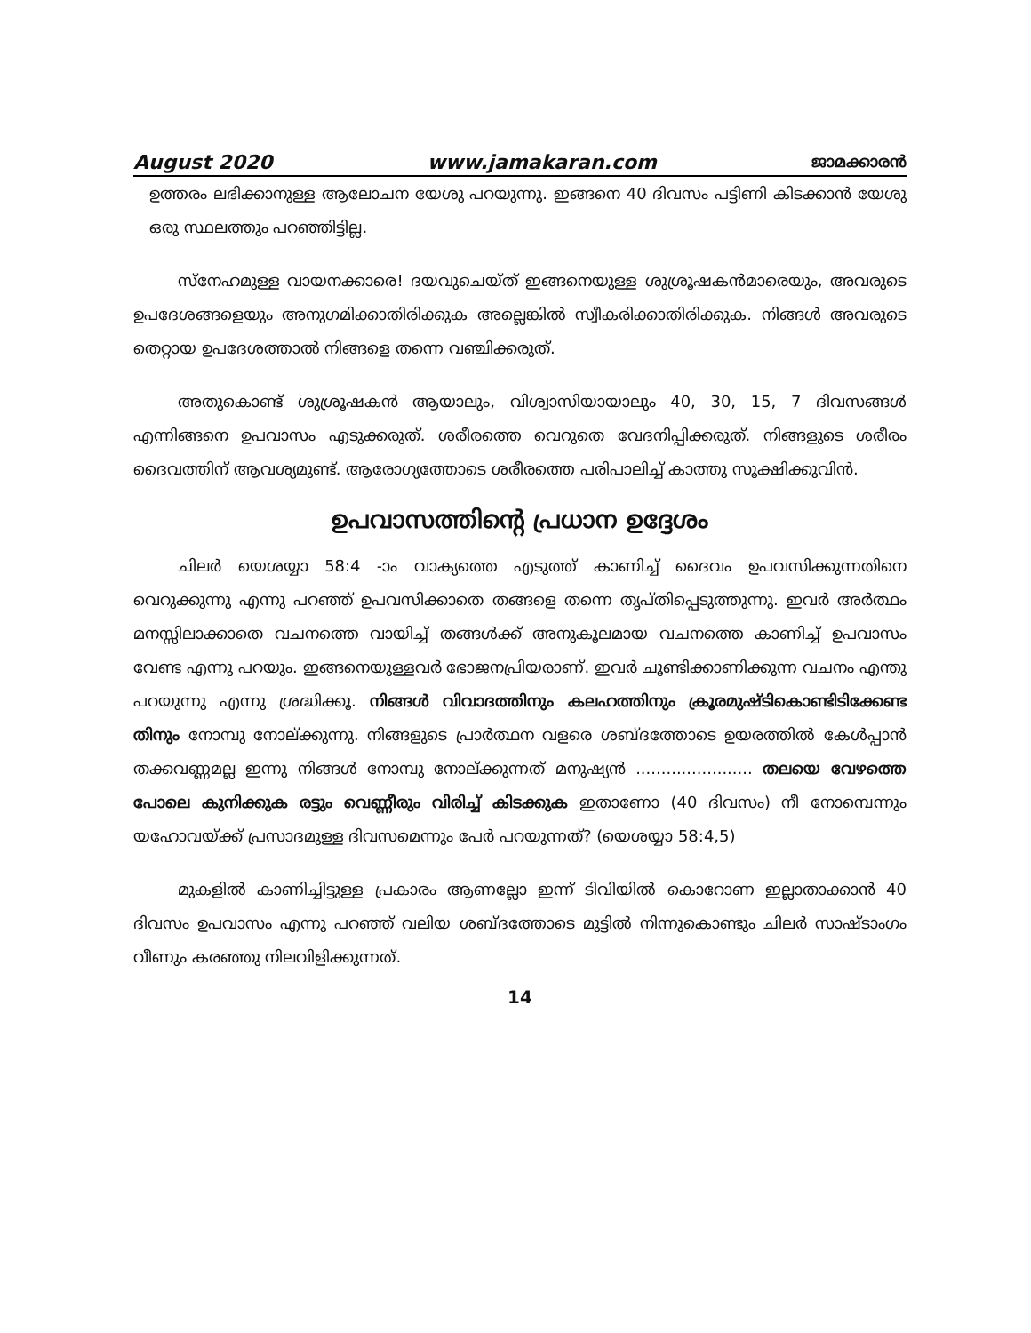August 2020 www.jamakaran.com ജാമക്കാരൻ
ഉത്തരം ലഭിക്കാനുള്ള ആലോചന യേശു പറയുന്നു. ഇങ്ങനെ 40 ദിവസം പട്ടിണി കിടക്കാൻ യേശു ഒരു സ്ഥലത്തും പറഞ്ഞിട്ടില്ല.
സ്നേഹമുള്ള വായനക്കാരെ! ദയവുചെയ്ത് ഇങ്ങനെയുള്ള ശുശ്രൂഷകൻമാരെയും, അവരുടെ ഉപദേശങ്ങളെയും അനുഗമിക്കാതിരിക്കുക അല്ലെങ്കിൽ സ്വീകരിക്കാതിരിക്കുക. നിങ്ങൾ അവരുടെ തെറ്റായ ഉപദേശത്താൽ നിങ്ങളെ തന്നെ വഞ്ചിക്കരുത്.
അതുകൊണ്ട് ശുശ്രൂഷകൻ ആയാലും, വിശ്വാസിയായാലും 40, 30, 15, 7 ദിവസങ്ങൾ എന്നിങ്ങനെ ഉപവാസം എടുക്കരുത്. ശരീരത്തെ വെറുതെ വേദനിപ്പിക്കരുത്. നിങ്ങളുടെ ശരീരം ദൈവത്തിന് ആവശ്യമുണ്ട്. ആരോഗ്യത്തോടെ ശരീരത്തെ പരിപാലിച്ച് കാത്തു സൂക്ഷിക്കുവിൻ.
ഉപവാസത്തിന്റെ പ്രധാന ഉദ്ദേശം
ചിലർ യെശയ്യാ 58:4 -ാം വാക്യത്തെ എടുത്ത് കാണിച്ച് ദൈവം ഉപവസിക്കുന്നതിനെ വെറുക്കുന്നു എന്നു പറഞ്ഞ് ഉപവസിക്കാതെ തങ്ങളെ തന്നെ തൃപ്തിപ്പെടുത്തുന്നു. ഇവർ അർത്ഥം മനസ്സിലാക്കാതെ വചനത്തെ വായിച്ച് തങ്ങൾക്ക് അനുകൂലമായ വചനത്തെ കാണിച്ച് ഉപവാസം വേണ്ട എന്നു പറയും. ഇങ്ങനെയുള്ളവർ ഭോജനപ്രിയരാണ്. ഇവർ ചൂണ്ടിക്കാണിക്കുന്ന വചനം എന്തു പറയുന്നു എന്നു ശ്രദ്ധിക്കൂ. നിങ്ങൾ വിവാദത്തിനും കലഹത്തിനും ക്രൂരമുഷ്ടികൊണ്ടിടിക്കേണ്ട തിനും നോമ്പു നോല്ക്കുന്നു. നിങ്ങളുടെ പ്രാർത്ഥന വളരെ ശബ്ദത്തോടെ ഉയരത്തിൽ കേൾപ്പാൻ തക്കവണ്ണമല്ല ഇന്നു നിങ്ങൾ നോമ്പു നോല്ക്കുന്നത് മനുഷ്യൻ ....................... തലയെ വേഴത്തെ പോലെ കുനിക്കുക രട്ടും വെണ്ണീരും വിരിച്ച് കിടക്കുക ഇതാണോ (40 ദിവസം) നീ നോമ്പെന്നും യഹോവയ്ക്ക് പ്രസാദമുള്ള ദിവസമെന്നും പേർ പറയുന്നത്? (യെശയ്യാ 58:4,5)
മുകളിൽ കാണിച്ചിട്ടുള്ള പ്രകാരം ആണല്ലോ ഇന്ന് ടിവിയിൽ കൊറോണ ഇല്ലാതാക്കാൻ 40 ദിവസം ഉപവാസം എന്നു പറഞ്ഞ് വലിയ ശബ്ദത്തോടെ മുട്ടിൽ നിന്നുകൊണ്ടും ചിലർ സാഷ്ടാംഗം വീണും കരഞ്ഞു നിലവിളിക്കുന്നത്.
14